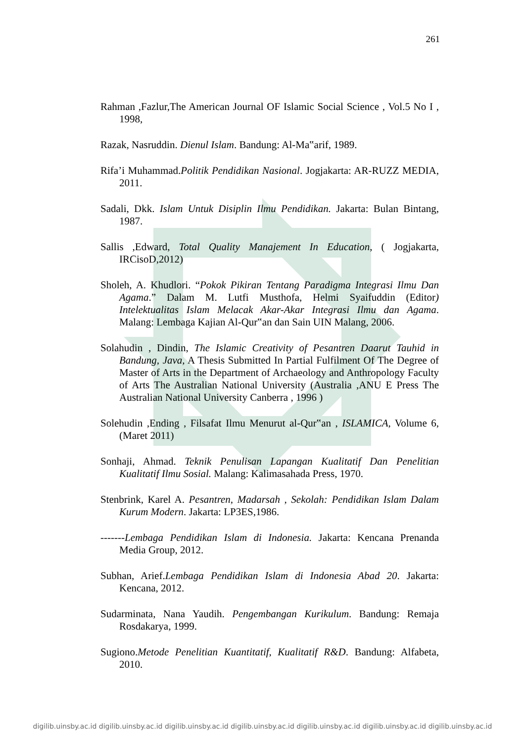261
Rahman ,Fazlur,The American Journal OF Islamic Social Science , Vol.5 No I , 1998,
Razak, Nasruddin. Dienul Islam. Bandung: Al-Ma‟arif, 1989.
Rifa’i Muhammad.Politik Pendidikan Nasional. Jogjakarta: AR-RUZZ MEDIA, 2011.
Sadali, Dkk. Islam Untuk Disiplin Ilmu Pendidikan. Jakarta: Bulan Bintang, 1987.
Sallis ,Edward, Total Quality Manajement In Education, ( Jogjakarta, IRCisoD,2012)
Sholeh, A. Khudlori. “Pokok Pikiran Tentang Paradigma Integrasi Ilmu Dan Agama.” Dalam M. Lutfi Musthofa, Helmi Syaifuddin (Editor) Intelektualitas Islam Melacak Akar-Akar Integrasi Ilmu dan Agama. Malang: Lembaga Kajian Al-Qur‟an dan Sain UIN Malang, 2006.
Solahudin , Dindin, The Islamic Creativity of Pesantren Daarut Tauhid in Bandung, Java, A Thesis Submitted In Partial Fulfilment Of The Degree of Master of Arts in the Department of Archaeology and Anthropology Faculty of Arts The Australian National University (Australia ,ANU E Press The Australian National University Canberra , 1996 )
Solehudin ,Ending , Filsafat Ilmu Menurut al-Qur‟an , ISLAMICA, Volume 6, (Maret 2011)
Sonhaji, Ahmad. Teknik Penulisan Lapangan Kualitatif Dan Penelitian Kualitatif Ilmu Sosial. Malang: Kalimasahada Press, 1970.
Stenbrink, Karel A. Pesantren, Madarsah , Sekolah: Pendidikan Islam Dalam Kurum Modern. Jakarta: LP3ES,1986.
-------Lembaga Pendidikan Islam di Indonesia. Jakarta: Kencana Prenanda Media Group, 2012.
Subhan, Arief.Lembaga Pendidikan Islam di Indonesia Abad 20. Jakarta: Kencana, 2012.
Sudarminata, Nana Yaudih. Pengembangan Kurikulum. Bandung: Remaja Rosdakarya, 1999.
Sugiono.Metode Penelitian Kuantitatif, Kualitatif R&D. Bandung: Alfabeta, 2010.
digilib.uinsby.ac.id digilib.uinsby.ac.id digilib.uinsby.ac.id digilib.uinsby.ac.id digilib.uinsby.ac.id digilib.uinsby.ac.id digilib.uinsby.ac.id